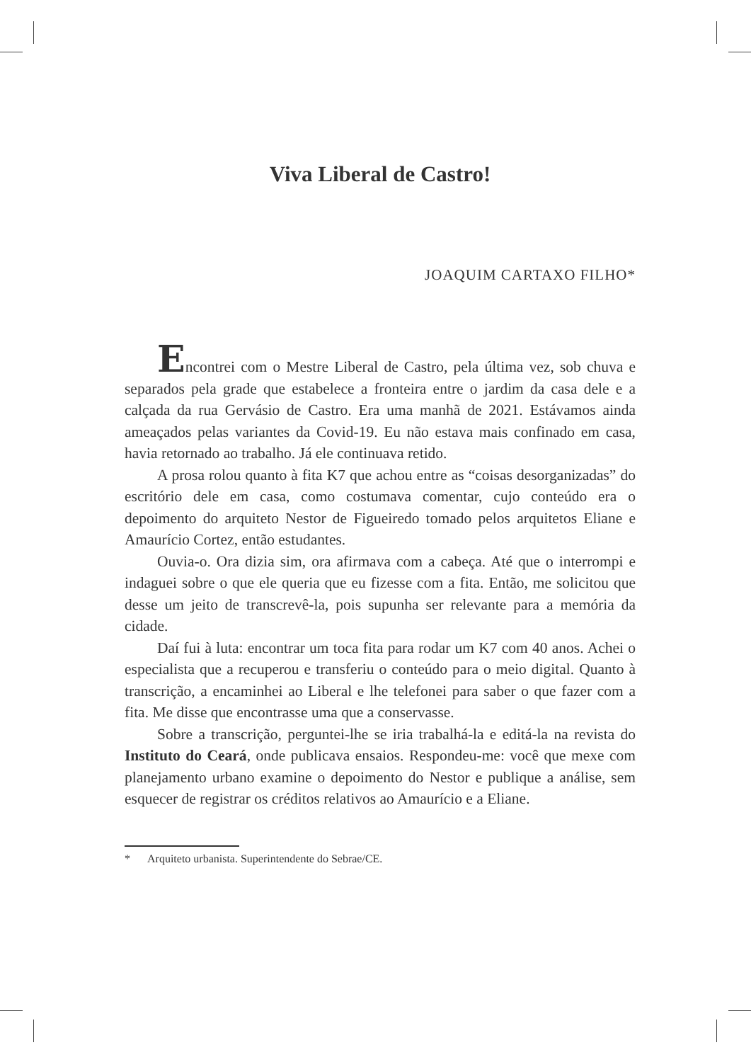Viva Liberal de Castro!
JOAQUIM CARTAXO FILHO*
Encontrei com o Mestre Liberal de Castro, pela última vez, sob chuva e separados pela grade que estabelece a fronteira entre o jardim da casa dele e a calçada da rua Gervásio de Castro. Era uma manhã de 2021. Estávamos ainda ameaçados pelas variantes da Covid-19. Eu não estava mais confinado em casa, havia retornado ao trabalho. Já ele continuava retido.
A prosa rolou quanto à fita K7 que achou entre as “coisas desorganizadas” do escritório dele em casa, como costumava comentar, cujo conteúdo era o depoimento do arquiteto Nestor de Figueiredo tomado pelos arquitetos Eliane e Amaurício Cortez, então estudantes.
Ouvia-o. Ora dizia sim, ora afirmava com a cabeça. Até que o interrompi e indaguei sobre o que ele queria que eu fizesse com a fita. Então, me solicitou que desse um jeito de transcrevê-la, pois supunha ser relevante para a memória da cidade.
Daí fui à luta: encontrar um toca fita para rodar um K7 com 40 anos. Achei o especialista que a recuperou e transferiu o conteúdo para o meio digital. Quanto à transcrição, a encaminhei ao Liberal e lhe telefonei para saber o que fazer com a fita. Me disse que encontrasse uma que a conservasse.
Sobre a transcrição, perguntei-lhe se iria trabalhá-la e editá-la na revista do Instituto do Ceará, onde publicava ensaios. Respondeu-me: você que mexe com planejamento urbano examine o depoimento do Nestor e publique a análise, sem esquecer de registrar os créditos relativos ao Amaurício e a Eliane.
* Arquiteto urbanista. Superintendente do Sebrae/CE.